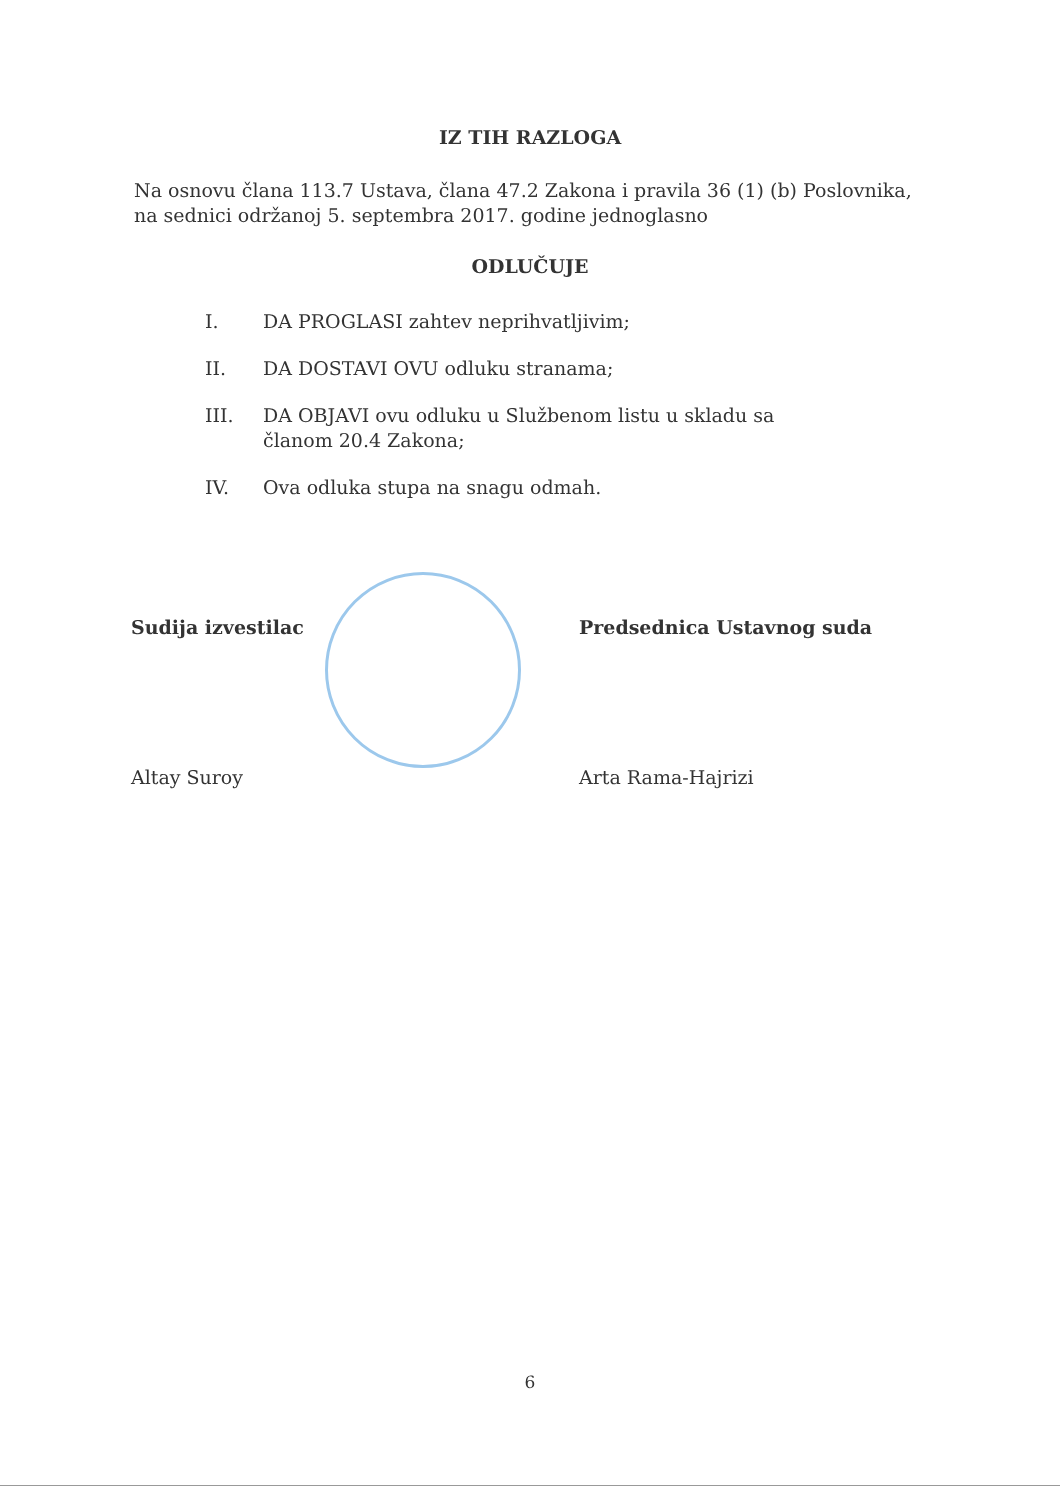IZ TIH RAZLOGA
Na osnovu člana 113.7 Ustava, člana 47.2 Zakona i pravila 36 (1) (b) Poslovnika, na sednici održanoj 5. septembra 2017. godine jednoglasno
ODLUČUJE
I. DA PROGLASI zahtev neprihvatljivim;
II. DA DOSTAVI OVU odluku stranama;
III. DA OBJAVI ovu odluku u Službenom listu u skladu sa članom 20.4 Zakona;
IV. Ova odluka stupa na snagu odmah.
Sudija izvestilac
Altay Suroy
Predsednica Ustavnog suda
Arta Rama-Hajrizi
6